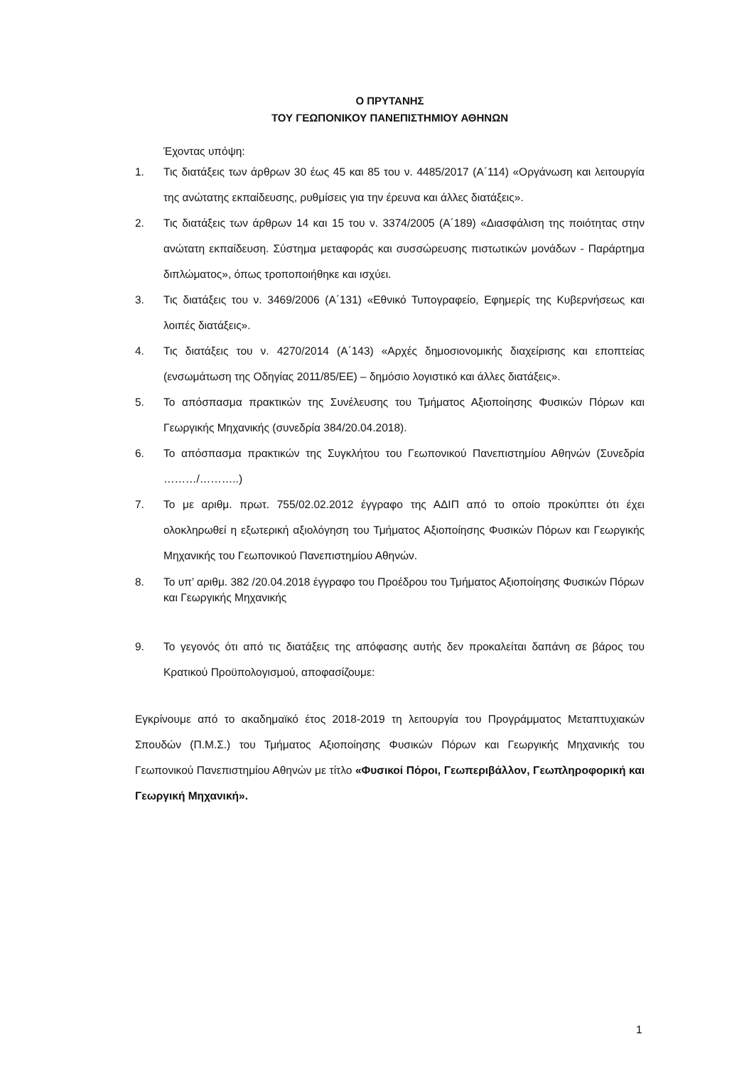Ο ΠΡΥΤΑΝΗΣ
ΤΟΥ ΓΕΩΠΟΝΙΚΟΥ ΠΑΝΕΠΙΣΤΗΜΙΟΥ ΑΘΗΝΩΝ
Έχοντας υπόψη:
1. Τις διατάξεις των άρθρων 30 έως 45 και 85 του ν. 4485/2017 (Α΄114) «Οργάνωση και λειτουργία της ανώτατης εκπαίδευσης, ρυθμίσεις για την έρευνα και άλλες διατάξεις».
2. Τις διατάξεις των άρθρων 14 και 15 του ν. 3374/2005 (Α΄189) «Διασφάλιση της ποιότητας στην ανώτατη εκπαίδευση. Σύστημα μεταφοράς και συσσώρευσης πιστωτικών μονάδων - Παράρτημα διπλώματος», όπως τροποποιήθηκε και ισχύει.
3. Τις διατάξεις του ν. 3469/2006 (Α΄131) «Εθνικό Τυπογραφείο, Εφημερίς της Κυβερνήσεως και λοιπές διατάξεις».
4. Τις διατάξεις του ν. 4270/2014 (Α΄143) «Αρχές δημοσιονομικής διαχείρισης και εποπτείας (ενσωμάτωση της Οδηγίας 2011/85/ΕΕ) – δημόσιο λογιστικό και άλλες διατάξεις».
5. Το απόσπασμα πρακτικών της Συνέλευσης του Τμήματος Αξιοποίησης Φυσικών Πόρων και Γεωργικής Μηχανικής (συνεδρία 384/20.04.2018).
6. Το απόσπασμα πρακτικών της Συγκλήτου του Γεωπονικού Πανεπιστημίου Αθηνών (Συνεδρία ………/………..)
7. Το με αριθμ. πρωτ. 755/02.02.2012 έγγραφο της ΑΔΙΠ από το οποίο προκύπτει ότι έχει ολοκληρωθεί η εξωτερική αξιολόγηση του Τμήματος Αξιοποίησης Φυσικών Πόρων και Γεωργικής Μηχανικής του Γεωπονικού Πανεπιστημίου Αθηνών.
8. Το υπ’ αριθμ. 382 /20.04.2018 έγγραφο του Προέδρου του Τμήματος Αξιοποίησης Φυσικών Πόρων και Γεωργικής Μηχανικής
9. Το γεγονός ότι από τις διατάξεις της απόφασης αυτής δεν προκαλείται δαπάνη σε βάρος του Κρατικού Προϋπολογισμού, αποφασίζουμε:
Εγκρίνουμε από το ακαδημαϊκό έτος 2018-2019 τη λειτουργία του Προγράμματος Μεταπτυχιακών Σπουδών (Π.Μ.Σ.) του Τμήματος Αξιοποίησης Φυσικών Πόρων και Γεωργικής Μηχανικής του Γεωπονικού Πανεπιστημίου Αθηνών με τίτλο «Φυσικοί Πόροι, Γεωπεριβάλλον, Γεωπληροφορική και Γεωργική Μηχανική».
1